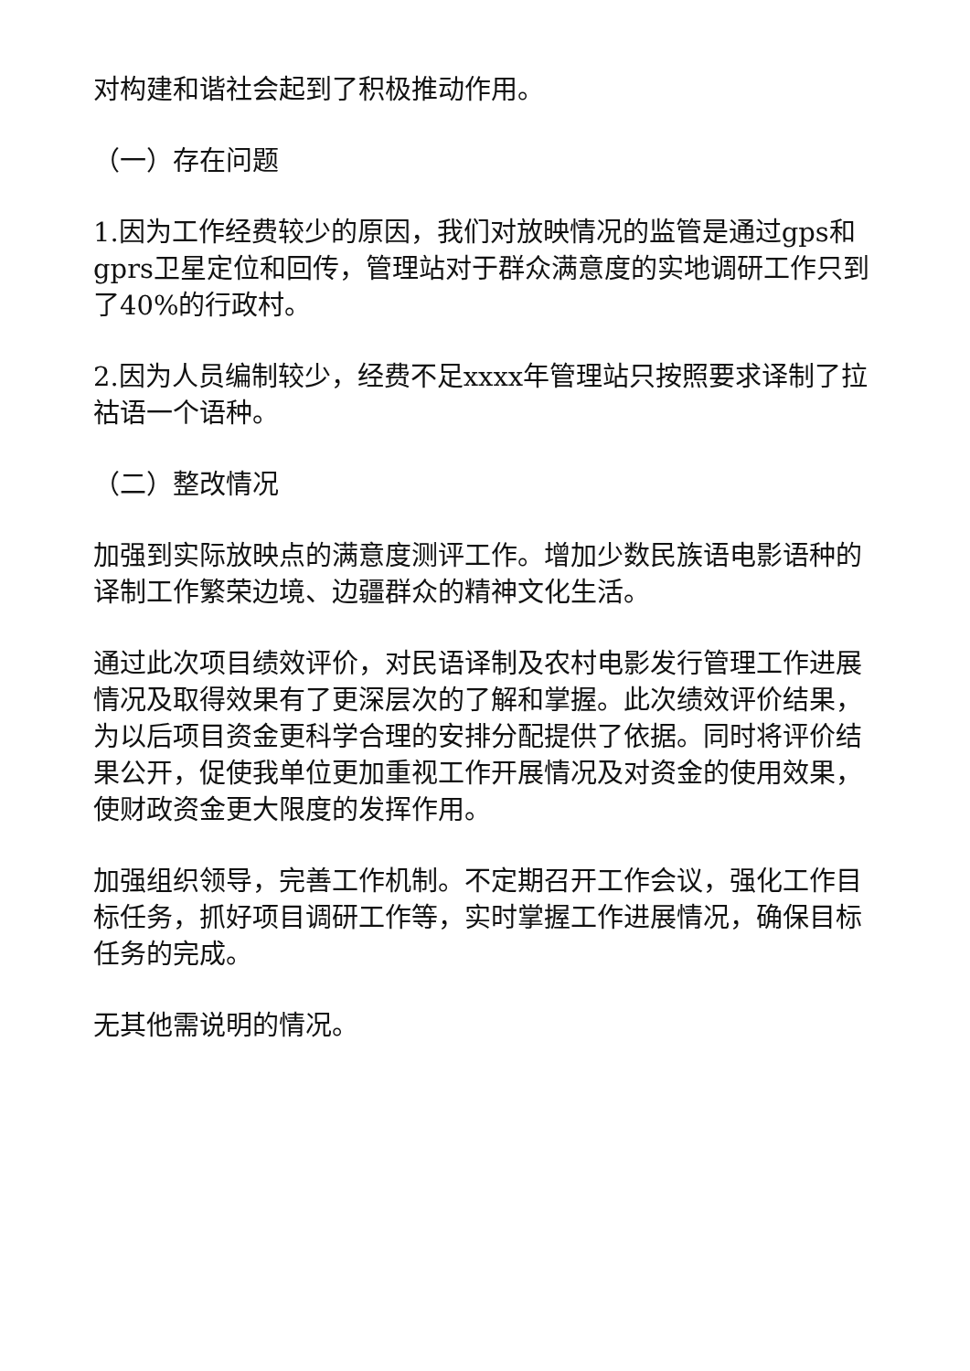对构建和谐社会起到了积极推动作用。
（一）存在问题
1.因为工作经费较少的原因，我们对放映情况的监管是通过gps和gprs卫星定位和回传，管理站对于群众满意度的实地调研工作只到了40%的行政村。
2.因为人员编制较少，经费不足xxxx年管理站只按照要求译制了拉祜语一个语种。
（二）整改情况
加强到实际放映点的满意度测评工作。增加少数民族语电影语种的译制工作繁荣边境、边疆群众的精神文化生活。
通过此次项目绩效评价，对民语译制及农村电影发行管理工作进展情况及取得效果有了更深层次的了解和掌握。此次绩效评价结果，为以后项目资金更科学合理的安排分配提供了依据。同时将评价结果公开，促使我单位更加重视工作开展情况及对资金的使用效果，使财政资金更大限度的发挥作用。
加强组织领导，完善工作机制。不定期召开工作会议，强化工作目标任务，抓好项目调研工作等，实时掌握工作进展情况，确保目标任务的完成。
无其他需说明的情况。